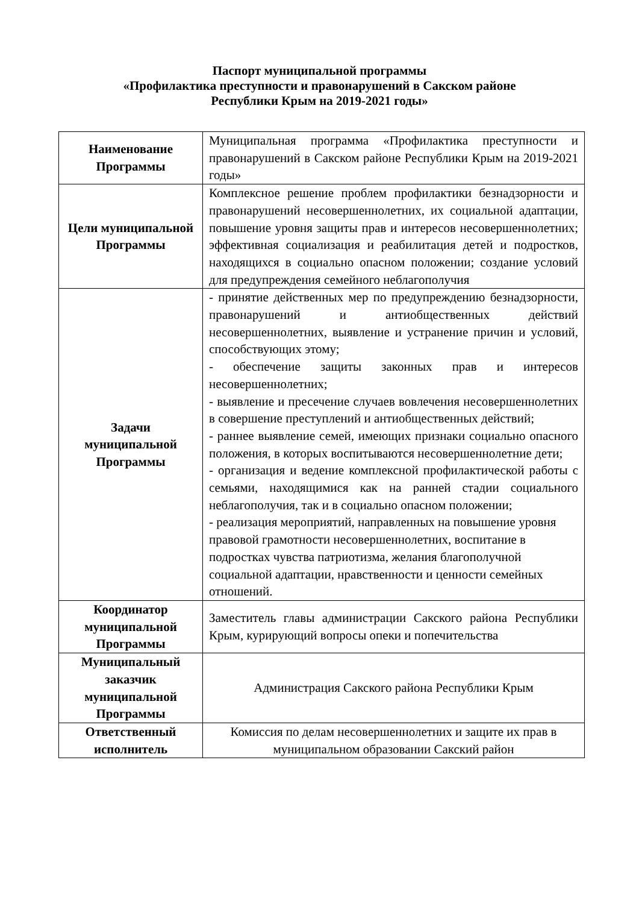Паспорт муниципальной программы
«Профилактика преступности и правонарушений в Сакском районе
Республики Крым на 2019-2021 годы»
| Наименование Программы | Муниципальная программа «Профилактика преступности и правонарушений в Сакском районе Республики Крым на 2019-2021 годы» |
| Цели муниципальной Программы | Комплексное решение проблем профилактики безнадзорности и правонарушений несовершеннолетних, их социальной адаптации, повышение уровня защиты прав и интересов несовершеннолетних; эффективная социализация и реабилитация детей и подростков, находящихся в социально опасном положении; создание условий для предупреждения семейного неблагополучия |
| Задачи муниципальной Программы | - принятие действенных мер по предупреждению безнадзорности, правонарушений и антиобщественных действий несовершеннолетних, выявление и устранение причин и условий, способствующих этому; - обеспечение защиты законных прав и интересов несовершеннолетних; - выявление и пресечение случаев вовлечения несовершеннолетних в совершение преступлений и антиобщественных действий; - раннее выявление семей, имеющих признаки социально опасного положения, в которых воспитываются несовершеннолетние дети; - организация и ведение комплексной профилактической работы с семьями, находящимися как на ранней стадии социального неблагополучия, так и в социально опасном положении; - реализация мероприятий, направленных на повышение уровня правовой грамотности несовершеннолетних, воспитание в подростках чувства патриотизма, желания благополучной социальной адаптации, нравственности и ценности семейных отношений. |
| Координатор муниципальной Программы | Заместитель главы администрации Сакского района Республики Крым, курирующий вопросы опеки и попечительства |
| Муниципальный заказчик муниципальной Программы | Администрация Сакского района Республики Крым |
| Ответственный исполнитель | Комиссия по делам несовершеннолетних и защите их прав в муниципальном образовании Сакский район |